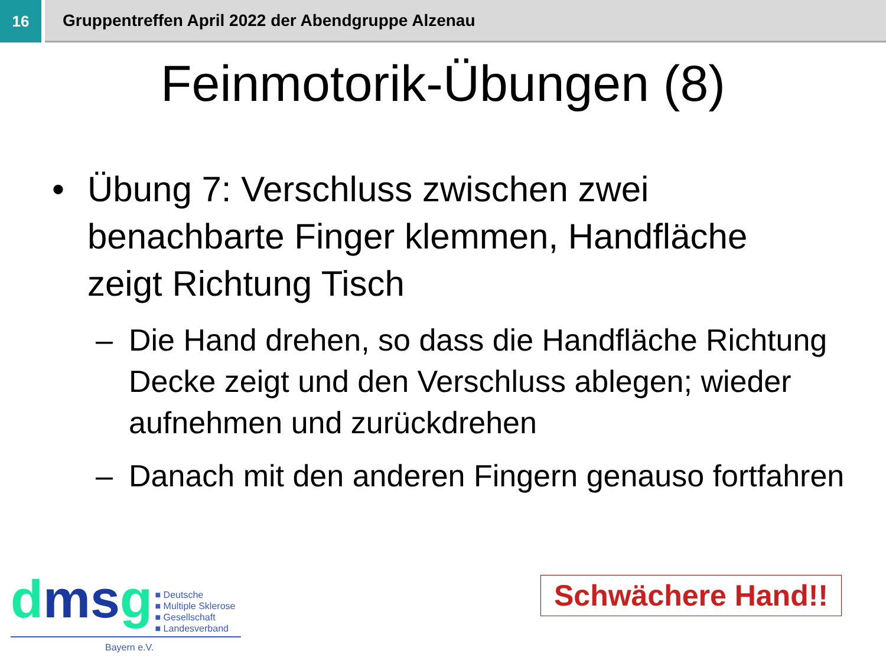16 Gruppentreffen April 2022 der Abendgruppe Alzenau
Feinmotorik-Übungen (8)
• Übung 7: Verschluss zwischen zwei benachbarte Finger klemmen, Handfläche zeigt Richtung Tisch
– Die Hand drehen, so dass die Handfläche Richtung Decke zeigt und den Verschluss ablegen; wieder aufnehmen und zurückdrehen
– Danach mit den anderen Fingern genauso fortfahren
dmsg
■ Deutsche
■ Multiple Sklerose
■ Gesellschaft
■ Landesverband
Bayern e.V.
Schwächere Hand!!